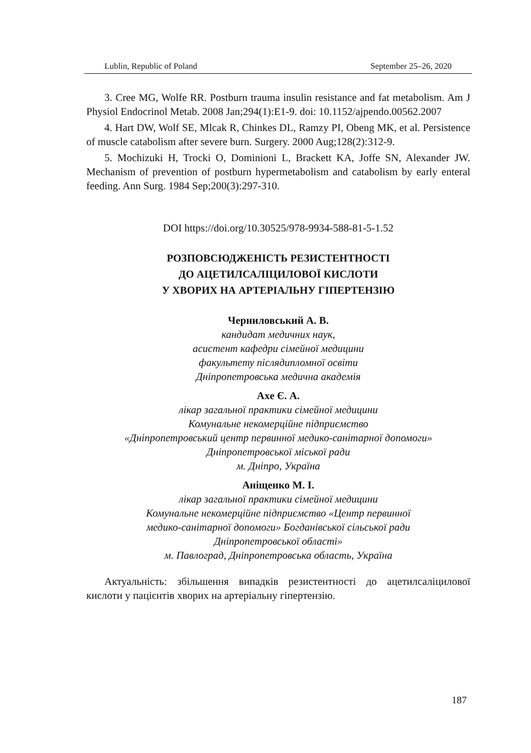Lublin, Republic of Poland September 25–26, 2020
3. Cree MG, Wolfe RR. Postburn trauma insulin resistance and fat metabolism. Am J Physiol Endocrinol Metab. 2008 Jan;294(1):E1-9. doi: 10.1152/ajpendo.00562.2007
4. Hart DW, Wolf SE, Mlcak R, Chinkes DL, Ramzy PI, Obeng MK, et al. Persistence of muscle catabolism after severe burn. Surgery. 2000 Aug;128(2):312-9.
5. Mochizuki H, Trocki O, Dominioni L, Brackett KA, Joffe SN, Alexander JW. Mechanism of prevention of postburn hypermetabolism and catabolism by early enteral feeding. Ann Surg. 1984 Sep;200(3):297-310.
DOI https://doi.org/10.30525/978-9934-588-81-5-1.52
РОЗПОВСЮДЖЕНІСТЬ РЕЗИСТЕНТНОСТІ
ДО АЦЕТИЛСАЛІЦИЛОВОЇ КИСЛОТИ
У ХВОРИХ НА АРТЕРІАЛЬНУ ГІПЕРТЕНЗІЮ
Черниловський А. В.
кандидат медичних наук,
асистент кафедри сімейної медицини
факультету післядипломної освіти
Дніпропетровська медична академія
Axe Є. А.
лікар загальної практики сімейної медицини
Комунальне некомерційне підприємство
«Дніпропетровський центр первинної медико-санітарної допомоги»
Дніпропетровської міської ради
м. Дніпро, Україна
Аніщенко М. І.
лікар загальної практики сімейної медицини
Комунальне некомерційне підприємство «Центр первинної
медико-санітарної допомоги» Богданівської сільської ради
Дніпропетровської області»
м. Павлоград, Дніпропетровська область, Україна
Актуальність: збільшення випадків резистентності до ацетилсаліцилової кислоти у пацієнтів хворих на артеріальну гіпертензію.
187